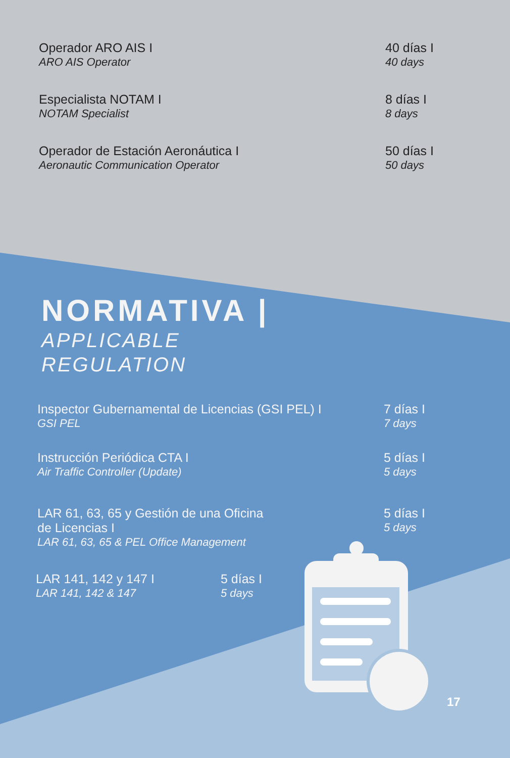Operador ARO AIS I
ARO AIS Operator
40 días I
40 days
Especialista NOTAM I
NOTAM Specialist
8 días I
8 days
Operador de Estación Aeronáutica I
Aeronautic Communication Operator
50 días I
50 days
NORMATIVA |
APPLICABLE
REGULATION
Inspector Gubernamental de Licencias (GSI PEL) I
GSI PEL
7 días I
7 days
Instrucción Periódica CTA I
Air Traffic Controller (Update)
5 días I
5 days
LAR 61, 63, 65 y Gestión de una Oficina
de Licencias I
LAR 61, 63, 65 & PEL Office Management
5 días I
5 days
LAR 141, 142 y 147 I
LAR 141, 142 & 147
5 días I
5 days
17